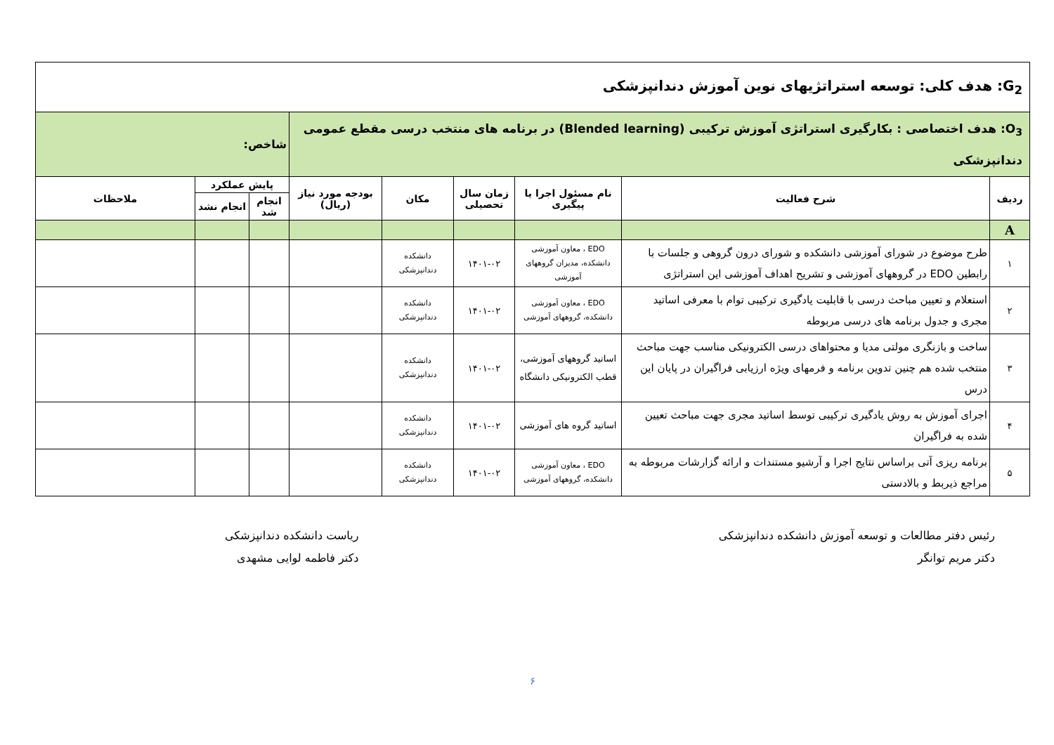| G<sub>2</sub>: هدف کلی: توسعه استراتژیهای نوین آموزش دندانپزشکی | | | | | | | | |
| O<sub>3</sub>: هدف اختصاصی : بکارگیری استراتژی آموزش ترکیبی (Blended learning) در برنامه های منتخب درسی مقطع عمومی دندانپزشکی | | | | | | شاخص: | | |
| ردیف | شرح فعالیت | نام مسئول اجرا یا پیگیری | زمان سال تحصیلی | مکان | بودجه مورد نیاز (ریال) | پایش عملکرد | | ملاحظات |
| | | | | | | انجام شد | انجام نشد | |
| A | | | | | | | | |
| ۱ | طرح موضوع در شورای آموزشی دانشکده و شورای درون گروهی و جلسات با رابطین EDO در گروههای آموزشی و تشریح اهداف آموزشی این استراتژی | EDO ، معاون آموزشی دانشکده، مدیران گروههای آموزشی | ۱۴۰۱-۰۲ | دانشکده دندانپزشکی | | | | |
| ۲ | استعلام و تعیین مباحث درسی با قابلیت یادگیری ترکیبی توام با معرفی اساتید مجری و جدول برنامه های درسی مربوطه | EDO ، معاون آموزشی دانشکده، گروههای آموزشی | ۱۴۰۱-۰۲ | دانشکده دندانپزشکی | | | | |
| ۳ | ساخت و بازنگری مولتی مدیا و محتواهای درسی الکترونیکی مناسب جهت مباحث منتخب شده هم چنین تدوین برنامه و فرمهای ویژه ارزیابی فراگیران در پایان این درس | اساتید گروههای آموزشی، قطب الکترونیکی دانشگاه | ۱۴۰۱-۰۲ | دانشکده دندانپزشکی | | | | |
| ۴ | اجرای آموزش به روش یادگیری ترکیبی توسط اساتید مجری جهت مباحث تعیین شده به فراگیران | اساتید گروه های آموزشی | ۱۴۰۱-۰۲ | دانشکده دندانپزشکی | | | | |
| ۵ | برنامه ریزی آتی براساس نتایج اجرا و آرشیو مستندات و ارائه گزارشات مربوطه به مراجع ذیربط و بالادستی | EDO ، معاون آموزشی دانشکده، گروههای آموزشی | ۱۴۰۱-۰۲ | دانشکده دندانپزشکی | | | | |
رئیس دفتر مطالعات و توسعه آموزش دانشکده دندانپزشکی
دکتر مریم توانگر
ریاست دانشکده دندانپزشکی
دکتر فاطمه لوایی مشهدی
۶